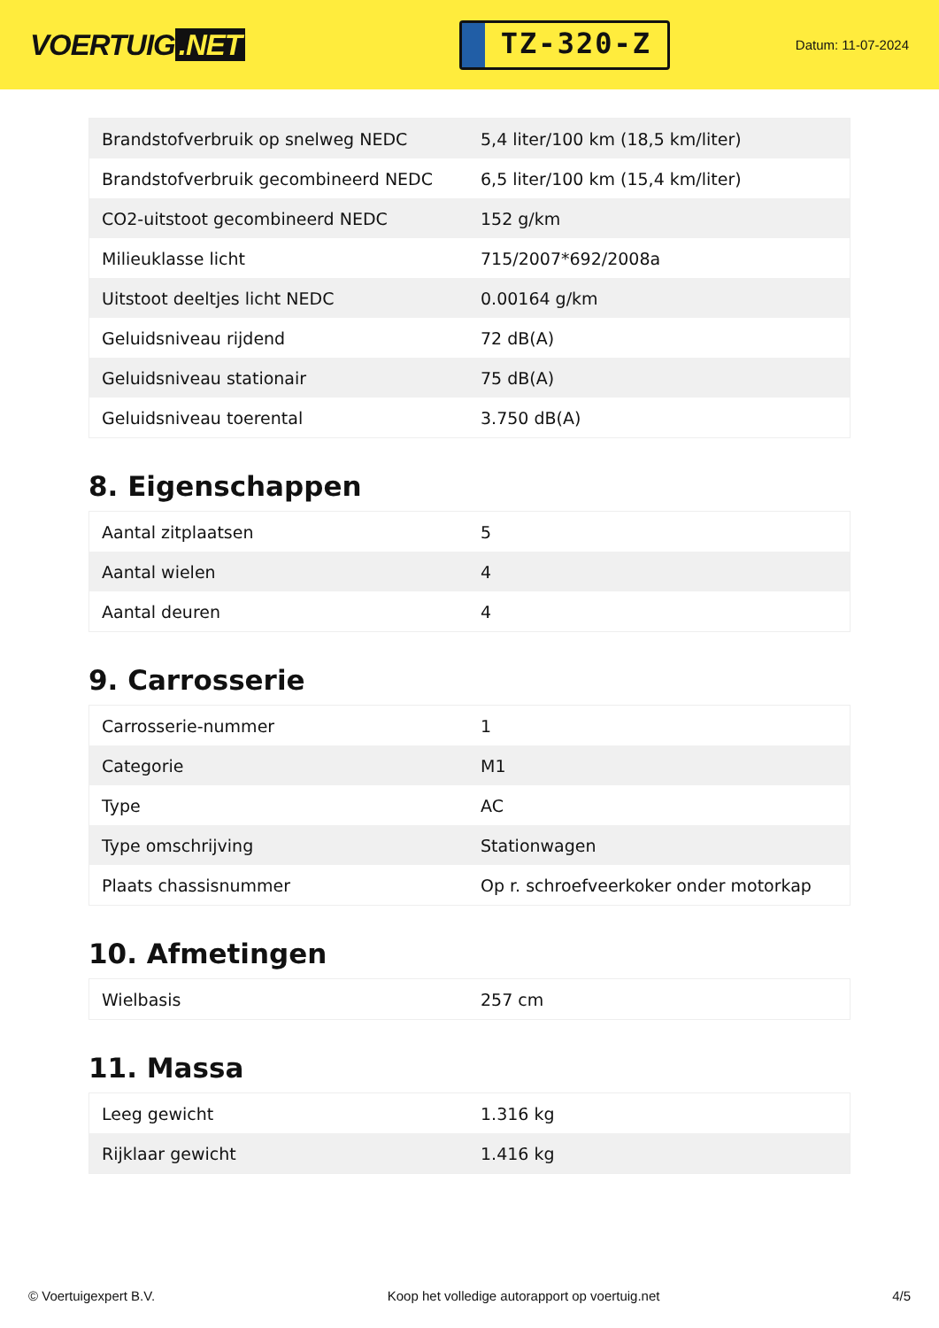VOERTUIG.NET
TZ-320-Z
Datum: 11-07-2024
| Brandstofverbruik op snelweg NEDC | 5,4 liter/100 km (18,5 km/liter) |
| Brandstofverbruik gecombineerd NEDC | 6,5 liter/100 km (15,4 km/liter) |
| CO2-uitstoot gecombineerd NEDC | 152 g/km |
| Milieuklasse licht | 715/2007*692/2008a |
| Uitstoot deeltjes licht NEDC | 0.00164 g/km |
| Geluidsniveau rijdend | 72 dB(A) |
| Geluidsniveau stationair | 75 dB(A) |
| Geluidsniveau toerental | 3.750 dB(A) |
8. Eigenschappen
| Aantal zitplaatsen | 5 |
| Aantal wielen | 4 |
| Aantal deuren | 4 |
9. Carrosserie
| Carrosserie-nummer | 1 |
| Categorie | M1 |
| Type | AC |
| Type omschrijving | Stationwagen |
| Plaats chassisnummer | Op r. schroefveerkoker onder motorkap |
10. Afmetingen
| Wielbasis | 257 cm |
11. Massa
| Leeg gewicht | 1.316 kg |
| Rijklaar gewicht | 1.416 kg |
© Voertuigexpert B.V. Koop het volledige autorapport op voertuig.net 4/5